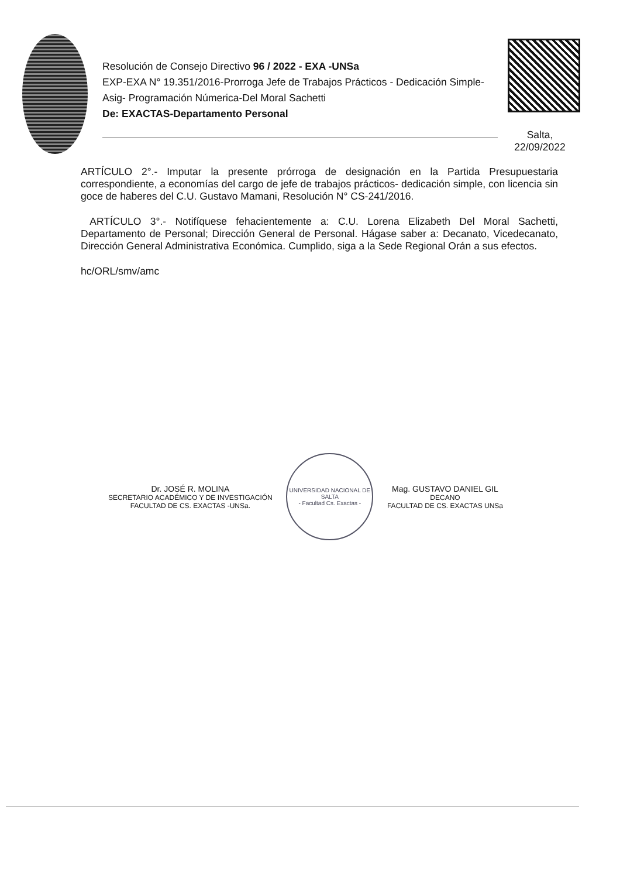Resolución de Consejo Directivo 96 / 2022 - EXA -UNSa
EXP-EXA N° 19.351/2016-Prorroga Jefe de Trabajos Prácticos - Dedicación Simple-Asig- Programación Númerica-Del Moral Sachetti
De: EXACTAS-Departamento Personal
Salta,
22/09/2022
ARTÍCULO 2°.- Imputar la presente prórroga de designación en la Partida Presupuestaria correspondiente, a economías del cargo de jefe de trabajos prácticos- dedicación simple, con licencia sin goce de haberes del C.U. Gustavo Mamani, Resolución N° CS-241/2016.
ARTÍCULO 3°.- Notifíquese fehacientemente a: C.U. Lorena Elizabeth Del Moral Sachetti, Departamento de Personal; Dirección General de Personal. Hágase saber a: Decanato, Vicedecanato, Dirección General Administrativa Económica. Cumplido, siga a la Sede Regional Orán a sus efectos.
hc/ORL/smv/amc
Dr. JOSÉ R. MOLINA
SECRETARIO ACADÉMICO Y DE INVESTIGACIÓN
FACULTAD DE CS. EXACTAS -UNSa.
UNIVERSIDAD NACIONAL DE SALTA
- Facultad Cs. Exactas -
Mag. GUSTAVO DANIEL GIL
DECANO
FACULTAD DE CS. EXACTAS UNSa